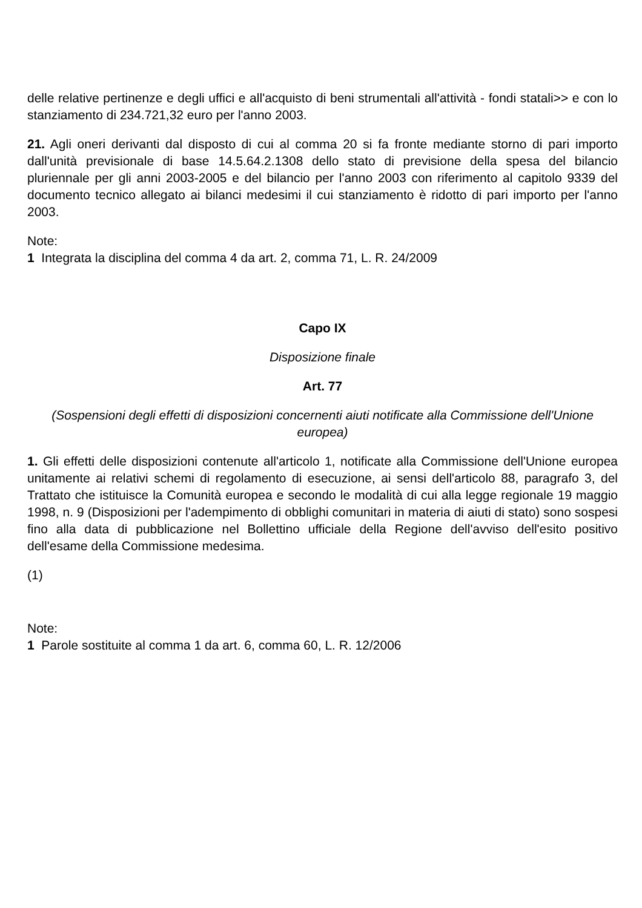delle relative pertinenze e degli uffici e all'acquisto di beni strumentali all'attività - fondi statali>> e con lo stanziamento di 234.721,32 euro per l'anno 2003.
21. Agli oneri derivanti dal disposto di cui al comma 20 si fa fronte mediante storno di pari importo dall'unità previsionale di base 14.5.64.2.1308 dello stato di previsione della spesa del bilancio pluriennale per gli anni 2003-2005 e del bilancio per l'anno 2003 con riferimento al capitolo 9339 del documento tecnico allegato ai bilanci medesimi il cui stanziamento è ridotto di pari importo per l'anno 2003.
Note:
1 Integrata la disciplina del comma 4 da art. 2, comma 71, L. R. 24/2009
Capo IX
Disposizione finale
Art. 77
(Sospensioni degli effetti di disposizioni concernenti aiuti notificate alla Commissione dell'Unione europea)
1. Gli effetti delle disposizioni contenute all'articolo 1, notificate alla Commissione dell'Unione europea unitamente ai relativi schemi di regolamento di esecuzione, ai sensi dell'articolo 88, paragrafo 3, del Trattato che istituisce la Comunità europea e secondo le modalità di cui alla legge regionale 19 maggio 1998, n. 9 (Disposizioni per l'adempimento di obblighi comunitari in materia di aiuti di stato) sono sospesi fino alla data di pubblicazione nel Bollettino ufficiale della Regione dell'avviso dell'esito positivo dell'esame della Commissione medesima.
(1)
Note:
1 Parole sostituite al comma 1 da art. 6, comma 60, L. R. 12/2006